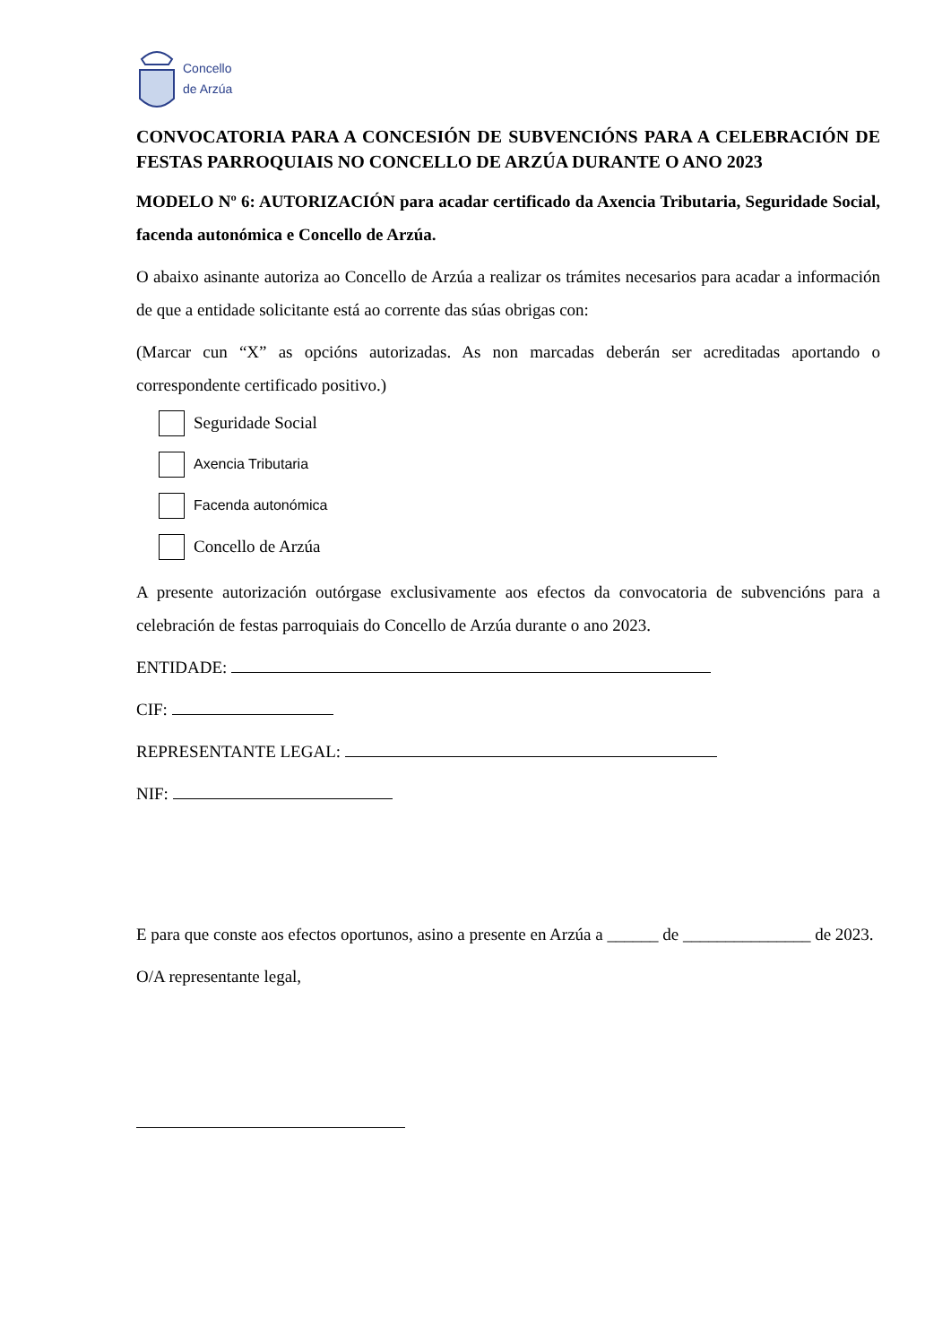Concello
de Arzúa
CONVOCATORIA PARA A CONCESIÓN DE SUBVENCIÓNS PARA A CELEBRACIÓN DE FESTAS PARROQUIAIS NO CONCELLO DE ARZÚA DURANTE O ANO 2023
MODELO Nº 6: AUTORIZACIÓN para acadar certificado da Axencia Tributaria, Seguridade Social, facenda autonómica e Concello de Arzúa.
O abaixo asinante autoriza ao Concello de Arzúa a realizar os trámites necesarios para acadar a información de que a entidade solicitante está ao corrente das súas obrigas con:
(Marcar cun “X” as opcións autorizadas. As non marcadas deberán ser acreditadas aportando o correspondente certificado positivo.)
Seguridade Social
Axencia Tributaria
Facenda autonómica
Concello de Arzúa
A presente autorización outórgase exclusivamente aos efectos da convocatoria de subvencións para a celebración de festas parroquiais do Concello de Arzúa durante o ano 2023.
ENTIDADE:
CIF:
REPRESENTANTE LEGAL:
NIF:
E para que conste aos efectos oportunos, asino a presente en Arzúa a ______ de _______________ de 2023.
O/A representante legal,